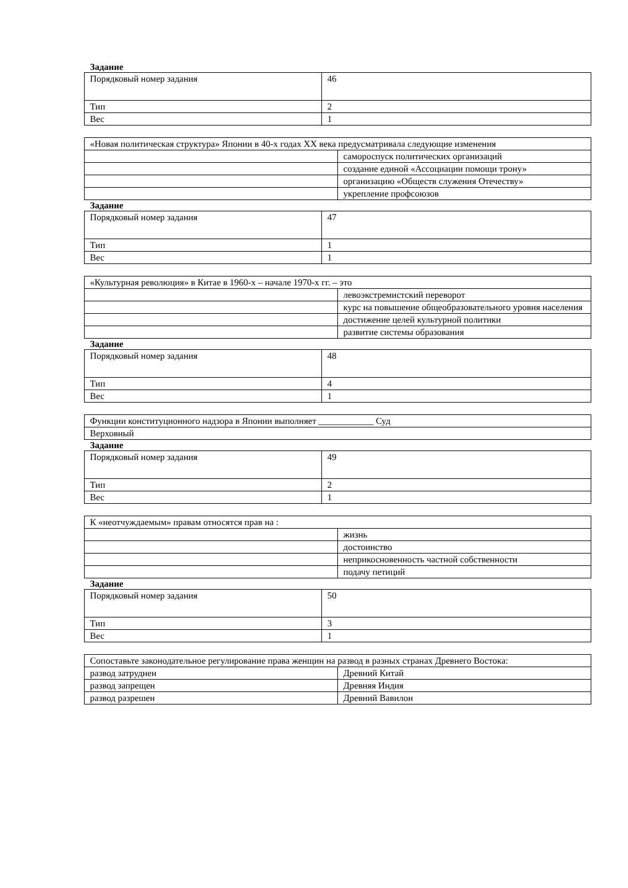Задание
| Порядковый номер задания | 46 |
| Тип | 2 |
| Вес | 1 |
| «Новая политическая структура» Японии в 40-х годах XX века предусматривала следующие изменения | |
| | самороспуск политических организаций |
| | создание единой «Ассоциации помощи трону» |
| | организацию «Обществ служения Отечеству» |
| | укрепление профсоюзов |
Задание
| Порядковый номер задания | 47 |
| Тип | 1 |
| Вес | 1 |
| «Культурная революция» в Китае в 1960-х – начале 1970-х гг. – это | |
| | левоэкстремистский переворот |
| | курс на повышение общеобразовательного уровня населения |
| | достижение целей культурной политики |
| | развитие системы образования |
Задание
| Порядковый номер задания | 48 |
| Тип | 4 |
| Вес | 1 |
| Функции конституционного надзора в Японии выполняет ____________ Суд |
| Верховный |
Задание
| Порядковый номер задания | 49 |
| Тип | 2 |
| Вес | 1 |
| К «неотчуждаемым» правам относятся прав на : | |
| | жизнь |
| | достоинство |
| | неприкосновенность частной собственности |
| | подачу петиций |
Задание
| Порядковый номер задания | 50 |
| Тип | 3 |
| Вес | 1 |
| Сопоставьте законодательное регулирование права женщин на развод в разных странах Древнего Востока: | |
| развод затруднен | Древний Китай |
| развод запрещен | Древняя Индия |
| развод разрешен | Древний Вавилон |